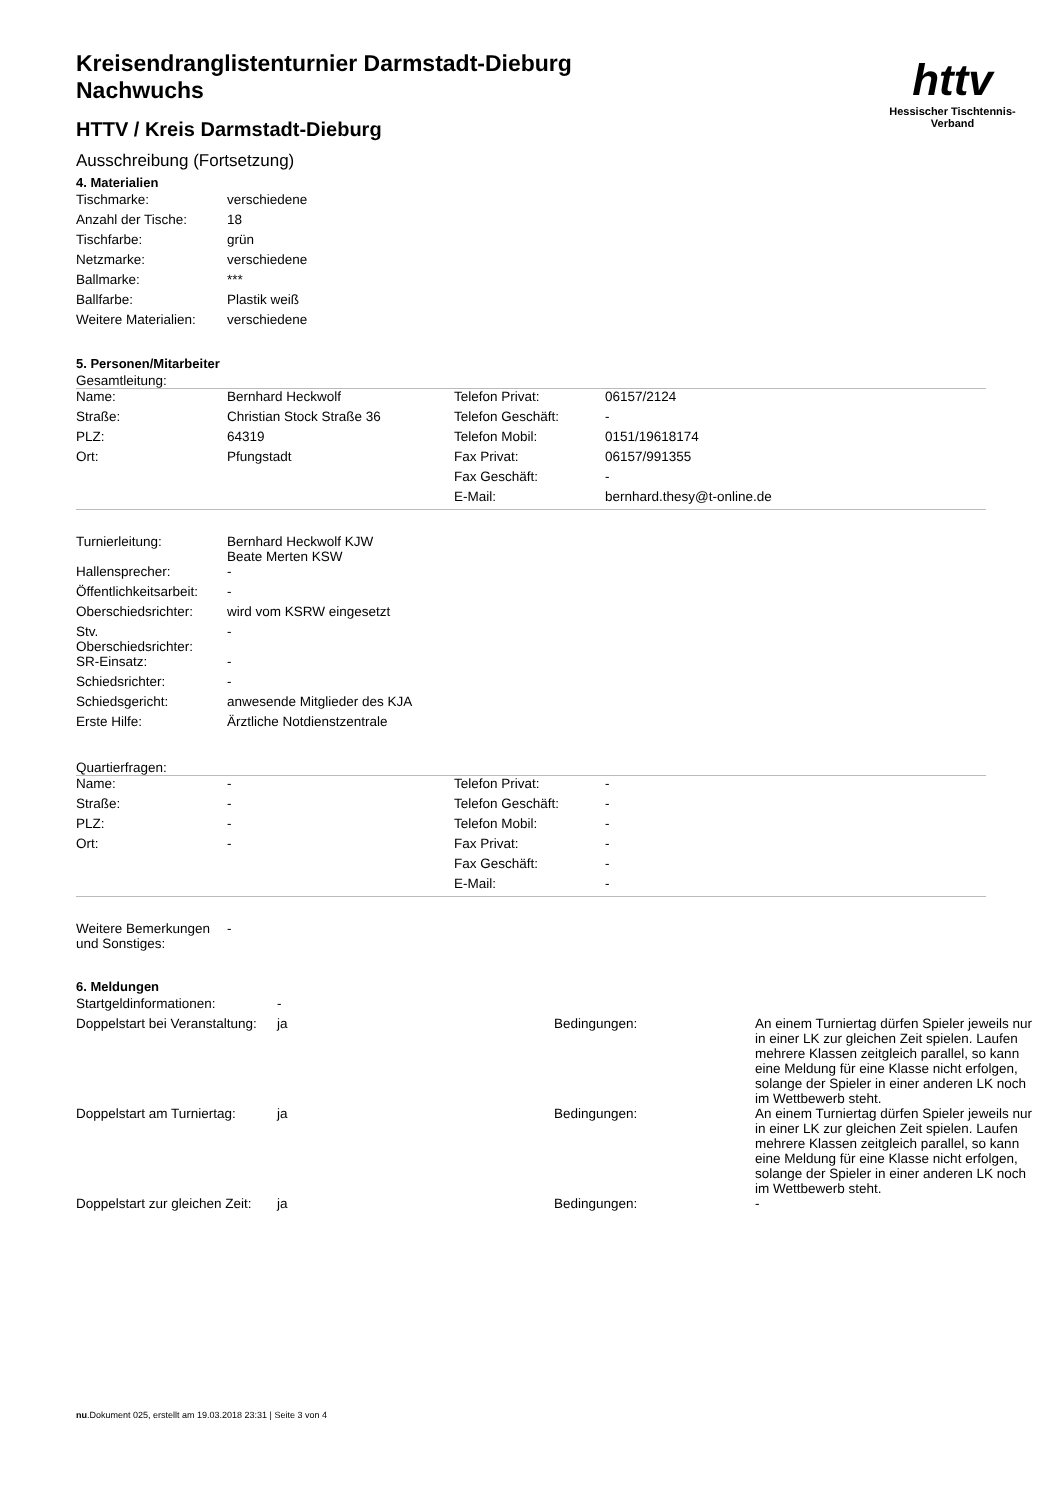httv
Hessischer Tischtennis-Verband
Kreisendranglistenturnier Darmstadt-Dieburg
Nachwuchs
HTTV / Kreis Darmstadt-Dieburg
Ausschreibung (Fortsetzung)
4. Materialien
| Tischmarke: | verschiedene |
| Anzahl der Tische: | 18 |
| Tischfarbe: | grün |
| Netzmarke: | verschiedene |
| Ballmarke: | *** |
| Ballfarbe: | Plastik weiß |
| Weitere Materialien: | verschiedene |
5. Personen/Mitarbeiter
Gesamtleitung:
| Name: | Bernhard Heckwolf | Telefon Privat: | 06157/2124 |
| Straße: | Christian Stock Straße 36 | Telefon Geschäft: | - |
| PLZ: | 64319 | Telefon Mobil: | 0151/19618174 |
| Ort: | Pfungstadt | Fax Privat: | 06157/991355 |
| | | Fax Geschäft: | - |
| | | E-Mail: | bernhard.thesy@t-online.de |
| Turnierleitung: | Bernhard Heckwolf KJW Beate Merten KSW |
| Hallensprecher: | - |
| Öffentlichkeitsarbeit: | - |
| Oberschiedsrichter: | wird vom KSRW eingesetzt |
| Stv. Oberschiedsrichter: | - |
| SR-Einsatz: | - |
| Schiedsrichter: | - |
| Schiedsgericht: | anwesende Mitglieder des KJA |
| Erste Hilfe: | Ärztliche Notdienstzentrale |
Quartierfragen:
| Name: | - | Telefon Privat: | - |
| Straße: | - | Telefon Geschäft: | - |
| PLZ: | - | Telefon Mobil: | - |
| Ort: | - | Fax Privat: | - |
| | | Fax Geschäft: | - |
| | | E-Mail: | - |
| Weitere Bemerkungen und Sonstiges: | - |
6. Meldungen
| Startgeldinformationen: | - | | |
| Doppelstart bei Veranstaltung: | ja | Bedingungen: | An einem Turniertag dürfen Spieler jeweils nur in einer LK zur gleichen Zeit spielen. Laufen mehrere Klassen zeitgleich parallel, so kann eine Meldung für eine Klasse nicht erfolgen, solange der Spieler in einer anderen LK noch im Wettbewerb steht. |
| Doppelstart am Turniertag: | ja | Bedingungen: | An einem Turniertag dürfen Spieler jeweils nur in einer LK zur gleichen Zeit spielen. Laufen mehrere Klassen zeitgleich parallel, so kann eine Meldung für eine Klasse nicht erfolgen, solange der Spieler in einer anderen LK noch im Wettbewerb steht. |
| Doppelstart zur gleichen Zeit: | ja | Bedingungen: | - |
nu.Dokument 025, erstellt am 19.03.2018 23:31 | Seite 3 von 4